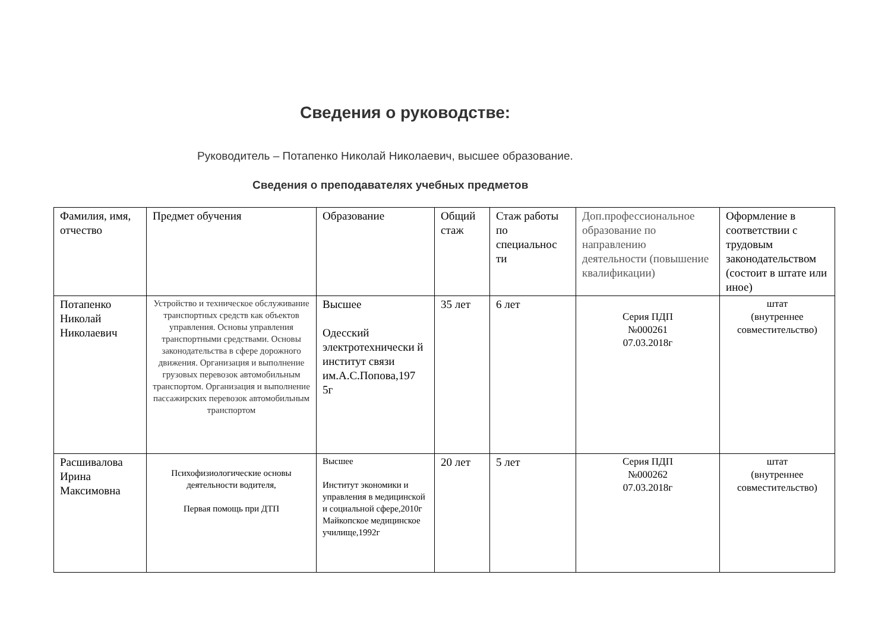Сведения о руководстве:
Руководитель – Потапенко Николай Николаевич, высшее образование.
Сведения о преподавателях учебных предметов
| Фамилия, имя, отчество | Предмет обучения | Образование | Общий стаж | Стаж работы по специальнос ти | Доп.профессиональное образование по направлению деятельности (повышение квалификации) | Оформление в соответствии с трудовым законодательством (состоит в штате или иное) |
| Потапенко Николай Николаевич | Устройство и техническое обслуживание транспортных средств как объектов управления. Основы управления транспортными средствами. Основы законодательства в сфере дорожного движения. Организация и выполнение грузовых перевозок автомобильным транспортом. Организация и выполнение пассажирских перевозок автомобильным транспортом | Высшее Одесский электротехнически й институт связи им.А.С.Попова,197 5г | 35 лет | 6 лет | Серия ПДП №000261 07.03.2018г | штат (внутреннее совместительство) |
| Расшивалова Ирина Максимовна | Психофизиологические основы деятельности водителя, Первая помощь при ДТП | Высшее Институт экономики и управления в медицинской и социальной сфере,2010г Майкопское медицинское училище,1992г | 20 лет | 5 лет | Серия ПДП №000262 07.03.2018г | штат (внутреннее совместительство) |